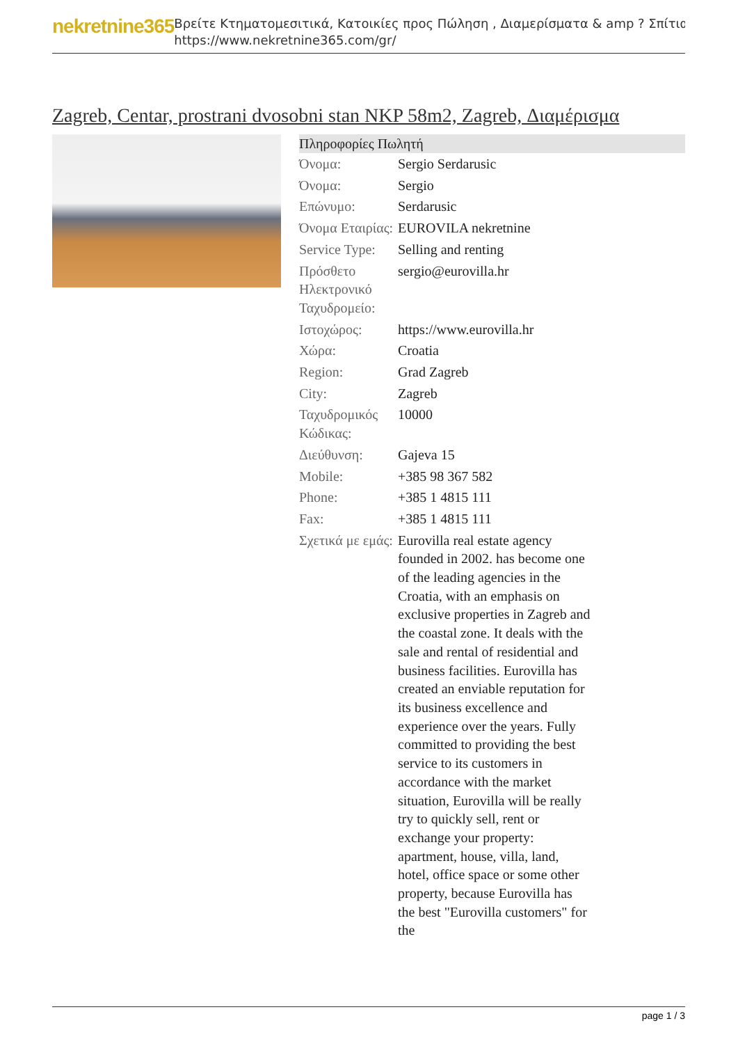nekretnine365
Βρείτε Κτηματομεσιτικά, Κατοικίες προς Πώληση , Διαμερίσματα & amp ? Σπίτια
https://www.nekretnine365.com/gr/
Zagreb, Centar, prostrani dvosobni stan NKP 58m2, Zagreb, Διαμέρισμα
| Πληροφορίες Πωλητή | |
| --- | --- |
| Όνομα: | Sergio Serdarusic |
| Όνομα: | Sergio |
| Επώνυμο: | Serdarusic |
| Όνομα Εταιρίας: | EUROVILA nekretnine |
| Service Type: | Selling and renting |
| Πρόσθετο Ηλεκτρονικό Ταχυδρομείο: | sergio@eurovilla.hr |
| Ιστοχώρος: | https://www.eurovilla.hr |
| Χώρα: | Croatia |
| Region: | Grad Zagreb |
| City: | Zagreb |
| Ταχυδρομικός Κώδικας: | 10000 |
| Διεύθυνση: | Gajeva 15 |
| Mobile: | +385 98 367 582 |
| Phone: | +385 1 4815 111 |
| Fax: | +385 1 4815 111 |
| Σχετικά με εμάς: | Eurovilla real estate agency founded in 2002. has become one of the leading agencies in the Croatia, with an emphasis on exclusive properties in Zagreb and the coastal zone. It deals with the sale and rental of residential and business facilities. Eurovilla has created an enviable reputation for its business excellence and experience over the years. Fully committed to providing the best service to its customers in accordance with the market situation, Eurovilla will be really try to quickly sell, rent or exchange your property: apartment, house, villa, land, hotel, office space or some other property, because Eurovilla has the best "Eurovilla customers" for the |
page 1 / 3